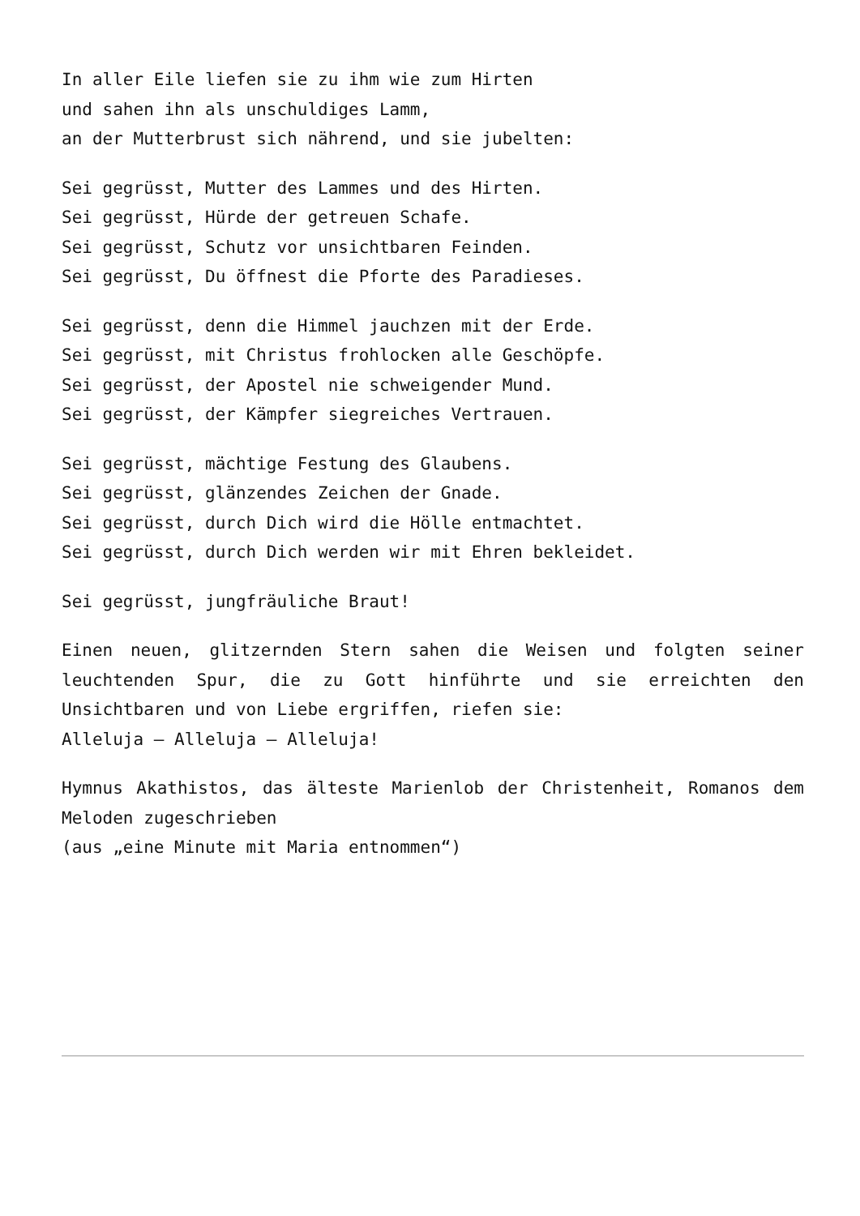In aller Eile liefen sie zu ihm wie zum Hirten
und sahen ihn als unschuldiges Lamm,
an der Mutterbrust sich nährend, und sie jubelten:
Sei gegrüsst, Mutter des Lammes und des Hirten.
Sei gegrüsst, Hürde der getreuen Schafe.
Sei gegrüsst, Schutz vor unsichtbaren Feinden.
Sei gegrüsst, Du öffnest die Pforte des Paradieses.
Sei gegrüsst, denn die Himmel jauchzen mit der Erde.
Sei gegrüsst, mit Christus frohlocken alle Geschöpfe.
Sei gegrüsst, der Apostel nie schweigender Mund.
Sei gegrüsst, der Kämpfer siegreiches Vertrauen.
Sei gegrüsst, mächtige Festung des Glaubens.
Sei gegrüsst, glänzendes Zeichen der Gnade.
Sei gegrüsst, durch Dich wird die Hölle entmachtet.
Sei gegrüsst, durch Dich werden wir mit Ehren bekleidet.
Sei gegrüsst, jungfräuliche Braut!
Einen neuen, glitzernden Stern sahen die Weisen und folgten seiner leuchtenden Spur, die zu Gott hinführte und sie erreichten den Unsichtbaren und von Liebe ergriffen, riefen sie:
Alleluja – Alleluja – Alleluja!
Hymnus Akathistos, das älteste Marienlob der Christenheit, Romanos dem Meloden zugeschrieben
(aus „eine Minute mit Maria entnommen“)